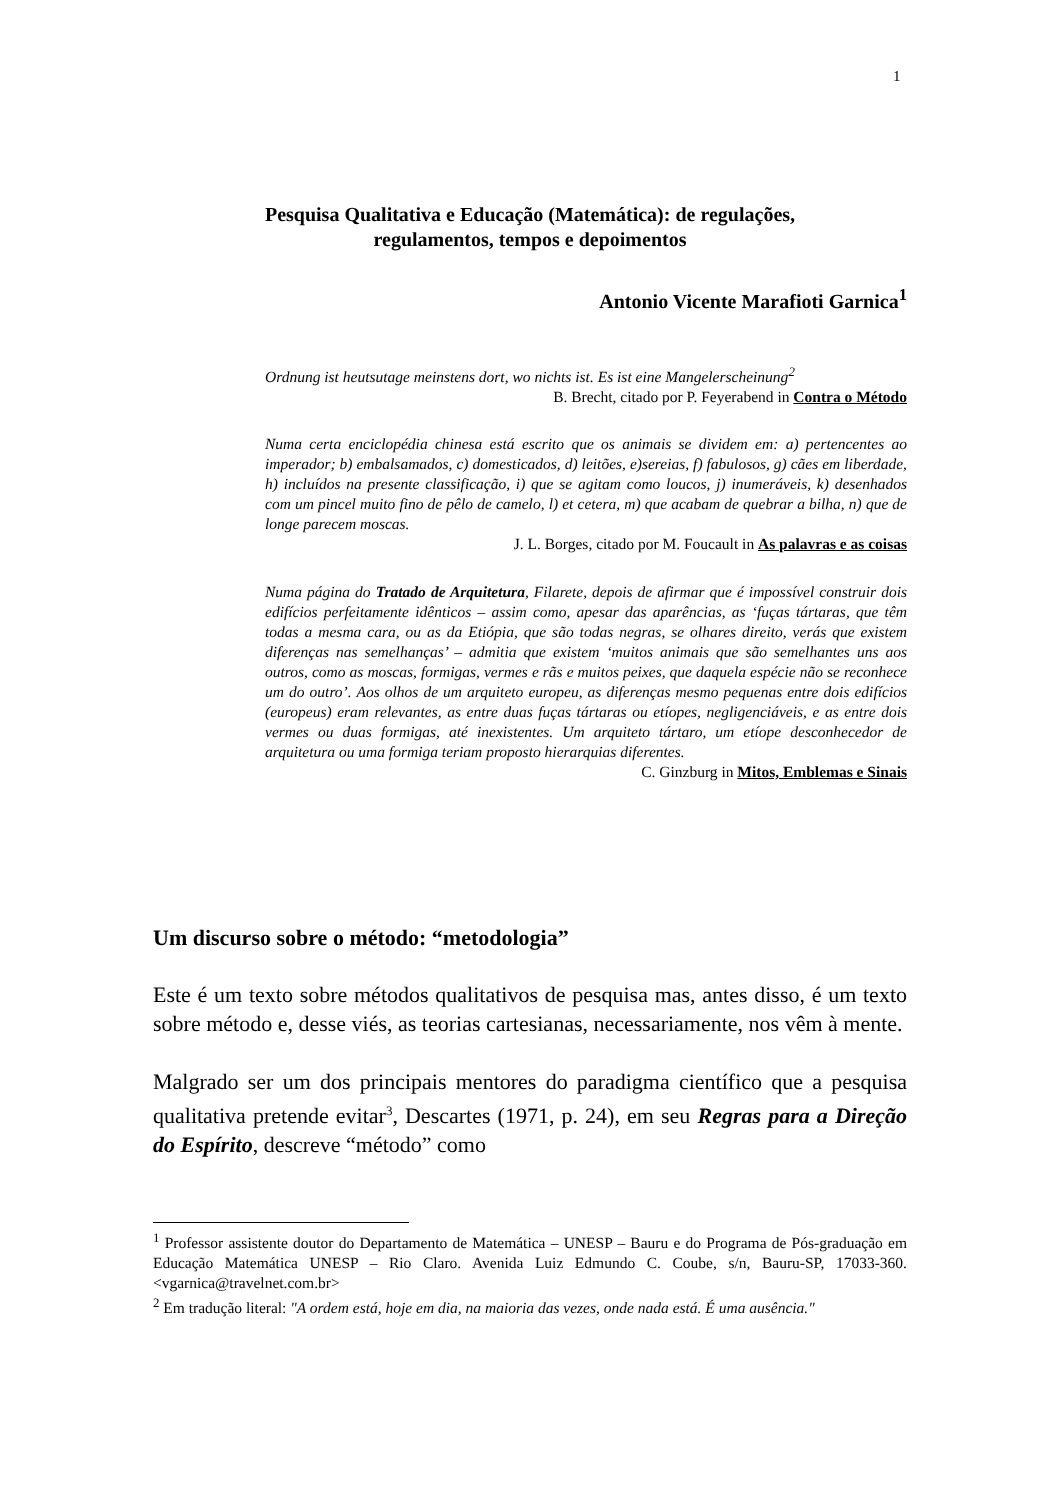1
Pesquisa Qualitativa e Educação (Matemática): de regulações,
regulamentos, tempos e depoimentos
Antonio Vicente Marafioti Garnica<sup>1</sup>
Ordnung ist heutsutage meinstens dort, wo nichts ist. Es ist eine Mangelerscheinung<sup>2</sup>
B. Brecht, citado por P. Feyerabend in Contra o Método
Numa certa enciclopédia chinesa está escrito que os animais se dividem em: a) pertencentes ao imperador; b) embalsamados, c) domesticados, d) leitões, e)sereias, f) fabulosos, g) cães em liberdade, h) incluídos na presente classificação, i) que se agitam como loucos, j) inumeráveis, k) desenhados com um pincel muito fino de pêlo de camelo, l) et cetera, m) que acabam de quebrar a bilha, n) que de longe parecem moscas.
J. L. Borges, citado por M. Foucault in As palavras e as coisas
Numa página do Tratado de Arquitetura, Filarete, depois de afirmar que é impossível construir dois edifícios perfeitamente idênticos – assim como, apesar das aparências, as ‘fuças tártaras, que têm todas a mesma cara, ou as da Etiópia, que são todas negras, se olhares direito, verás que existem diferenças nas semelhanças’ – admitia que existem ‘muitos animais que são semelhantes uns aos outros, como as moscas, formigas, vermes e rãs e muitos peixes, que daquela espécie não se reconhece um do outro’. Aos olhos de um arquiteto europeu, as diferenças mesmo pequenas entre dois edifícios (europeus) eram relevantes, as entre duas fuças tártaras ou etíopes, negligenciáveis, e as entre dois vermes ou duas formigas, até inexistentes. Um arquiteto tártaro, um etíope desconhecedor de arquitetura ou uma formiga teriam proposto hierarquias diferentes.
C. Ginzburg in Mitos, Emblemas e Sinais
Um discurso sobre o método: “metodologia”
Este é um texto sobre métodos qualitativos de pesquisa mas, antes disso, é um texto sobre método e, desse viés, as teorias cartesianas, necessariamente, nos vêm à mente.
Malgrado ser um dos principais mentores do paradigma científico que a pesquisa qualitativa pretende evitar<sup>3</sup>, Descartes (1971, p. 24), em seu Regras para a Direção do Espírito, descreve “método” como
<sup>1</sup> Professor assistente doutor do Departamento de Matemática – UNESP – Bauru e do Programa de Pós-graduação em Educação Matemática UNESP – Rio Claro. Avenida Luiz Edmundo C. Coube, s/n, Bauru-SP, 17033-360. <vgarnica@travelnet.com.br>
<sup>2</sup> Em tradução literal: "A ordem está, hoje em dia, na maioria das vezes, onde nada está. É uma ausência."